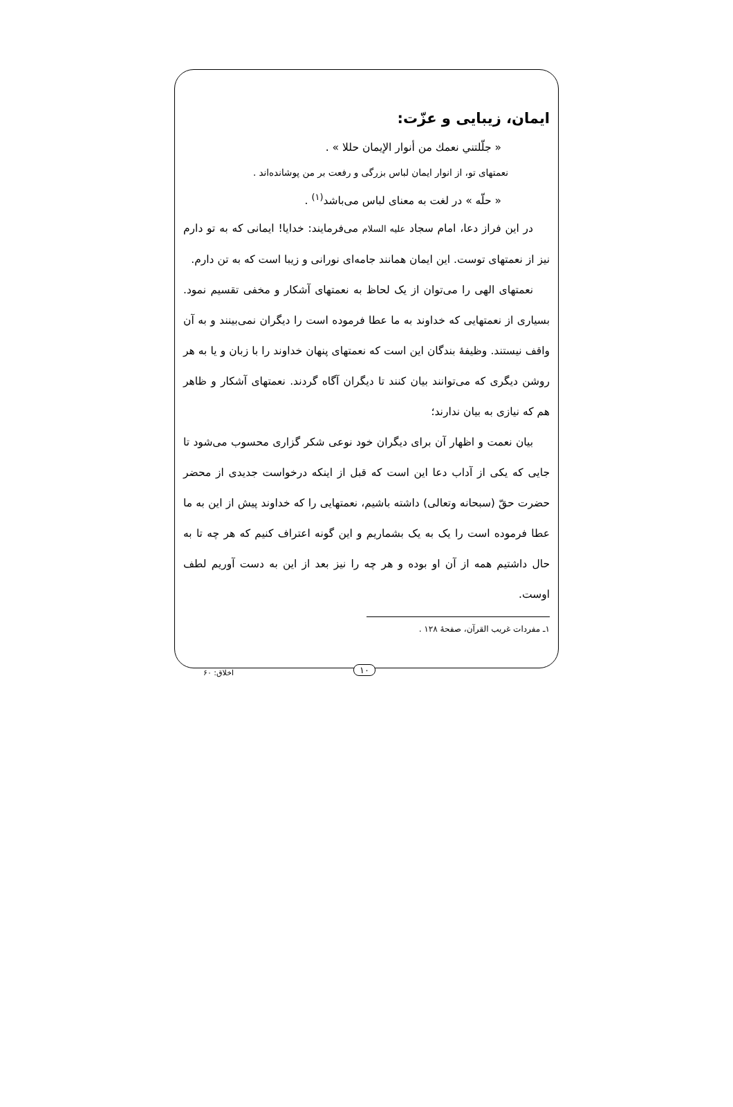ایمان، زیبایی و عزّت:
« جلّلتني نعمك من أنوار الإيمان حللا » .
نعمتهای تو، از انوار ایمان لباس بزرگی و رفعت بر من پوشانده‌اند .
« حلّه » در لغت به معنای لباس می‌باشد<sup>(۱)</sup> .
در این فراز دعا، امام سجاد علیه السلام می‌فرمایند: خدایا! ایمانی که به تو دارم نیز از نعمتهای توست. این ایمان همانند جامه‌ای نورانی و زیبا است که به تن دارم.
نعمتهای الهی را می‌توان از یک لحاظ به نعمتهای آشکار و مخفی تقسیم نمود. بسیاری از نعمتهایی که خداوند به ما عطا فرموده است را دیگران نمی‌بینند و به آن واقف نیستند. وظیفهٔ بندگان این است که نعمتهای پنهان خداوند را با زبان و یا به هر روشن دیگری که می‌توانند بیان کنند تا دیگران آگاه گردند. نعمتهای آشکار و ظاهر هم که نیازی به بیان ندارند؛
بیان نعمت و اظهار آن برای دیگران خود نوعی شکر گزاری محسوب می‌شود تا جایی که یکی از آداب دعا این است که قبل از اینکه درخواست جدیدی از محضر حضرت حقّ (سبحانه وتعالی) داشته باشیم، نعمتهایی را که خداوند پیش از این به ما عطا فرموده است را یک به یک بشماریم و این گونه اعتراف کنیم که هر چه تا به حال داشتیم همه از آن او بوده و هر چه را نیز بعد از این به دست آوریم لطف اوست.
۱ـ مفردات غریب القرآن، صفحهٔ ۱۲۸ .
۱۰
اخلاق: ۶۰